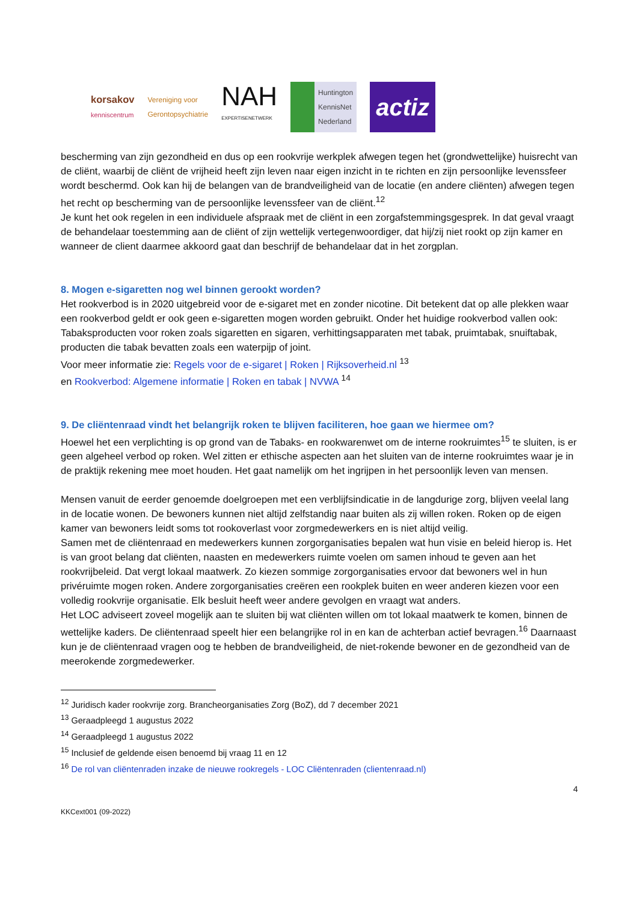korsakov
kenniscentrum
Vereniging voor
Gerontopsychiatrie
NAH
EXPERTISENETWERK
Huntington
KennisNet
Nederland
actiz
bescherming van zijn gezondheid en dus op een rookvrije werkplek afwegen tegen het (grondwettelijke) huisrecht van de cliënt, waarbij de cliënt de vrijheid heeft zijn leven naar eigen inzicht in te richten en zijn persoonlijke levenssfeer wordt beschermd. Ook kan hij de belangen van de brandveiligheid van de locatie (en andere cliënten) afwegen tegen het recht op bescherming van de persoonlijke levenssfeer van de cliënt.<sup>12</sup>
Je kunt het ook regelen in een individuele afspraak met de cliënt in een zorgafstemmingsgesprek. In dat geval vraagt de behandelaar toestemming aan de cliënt of zijn wettelijk vertegenwoordiger, dat hij/zij niet rookt op zijn kamer en wanneer de client daarmee akkoord gaat dan beschrijf de behandelaar dat in het zorgplan.
8. Mogen e-sigaretten nog wel binnen gerookt worden?
Het rookverbod is in 2020 uitgebreid voor de e-sigaret met en zonder nicotine. Dit betekent dat op alle plekken waar een rookverbod geldt er ook geen e-sigaretten mogen worden gebruikt. Onder het huidige rookverbod vallen ook:
Tabaksproducten voor roken zoals sigaretten en sigaren, verhittingsapparaten met tabak, pruimtabak, snuiftabak, producten die tabak bevatten zoals een waterpijp of joint.
Voor meer informatie zie: Regels voor de e-sigaret | Roken | Rijksoverheid.nl <sup>13</sup>
en Rookverbod: Algemene informatie | Roken en tabak | NVWA <sup>14</sup>
9. De cliëntenraad vindt het belangrijk roken te blijven faciliteren, hoe gaan we hiermee om?
Hoewel het een verplichting is op grond van de Tabaks- en rookwarenwet om de interne rookruimtes<sup>15</sup> te sluiten, is er geen algeheel verbod op roken. Wel zitten er ethische aspecten aan het sluiten van de interne rookruimtes waar je in de praktijk rekening mee moet houden. Het gaat namelijk om het ingrijpen in het persoonlijk leven van mensen.
Mensen vanuit de eerder genoemde doelgroepen met een verblijfsindicatie in de langdurige zorg, blijven veelal lang in de locatie wonen. De bewoners kunnen niet altijd zelfstandig naar buiten als zij willen roken. Roken op de eigen kamer van bewoners leidt soms tot rookoverlast voor zorgmedewerkers en is niet altijd veilig.
Samen met de cliëntenraad en medewerkers kunnen zorgorganisaties bepalen wat hun visie en beleid hierop is. Het is van groot belang dat cliënten, naasten en medewerkers ruimte voelen om samen inhoud te geven aan het rookvrijbeleid. Dat vergt lokaal maatwerk. Zo kiezen sommige zorgorganisaties ervoor dat bewoners wel in hun privéruimte mogen roken. Andere zorgorganisaties creëren een rookplek buiten en weer anderen kiezen voor een volledig rookvrije organisatie. Elk besluit heeft weer andere gevolgen en vraagt wat anders.
Het LOC adviseert zoveel mogelijk aan te sluiten bij wat cliënten willen om tot lokaal maatwerk te komen, binnen de wettelijke kaders. De cliëntenraad speelt hier een belangrijke rol in en kan de achterban actief bevragen.<sup>16</sup> Daarnaast kun je de cliëntenraad vragen oog te hebben de brandveiligheid, de niet-rokende bewoner en de gezondheid van de meerokende zorgmedewerker.
<sup>12</sup> Juridisch kader rookvrije zorg. Brancheorganisaties Zorg (BoZ), dd 7 december 2021
<sup>13</sup> Geraadpleegd 1 augustus 2022
<sup>14</sup> Geraadpleegd 1 augustus 2022
<sup>15</sup> Inclusief de geldende eisen benoemd bij vraag 11 en 12
<sup>16</sup> De rol van cliëntenraden inzake de nieuwe rookregels - LOC Cliëntenraden (clientenraad.nl)
4
KKCext001 (09-2022)